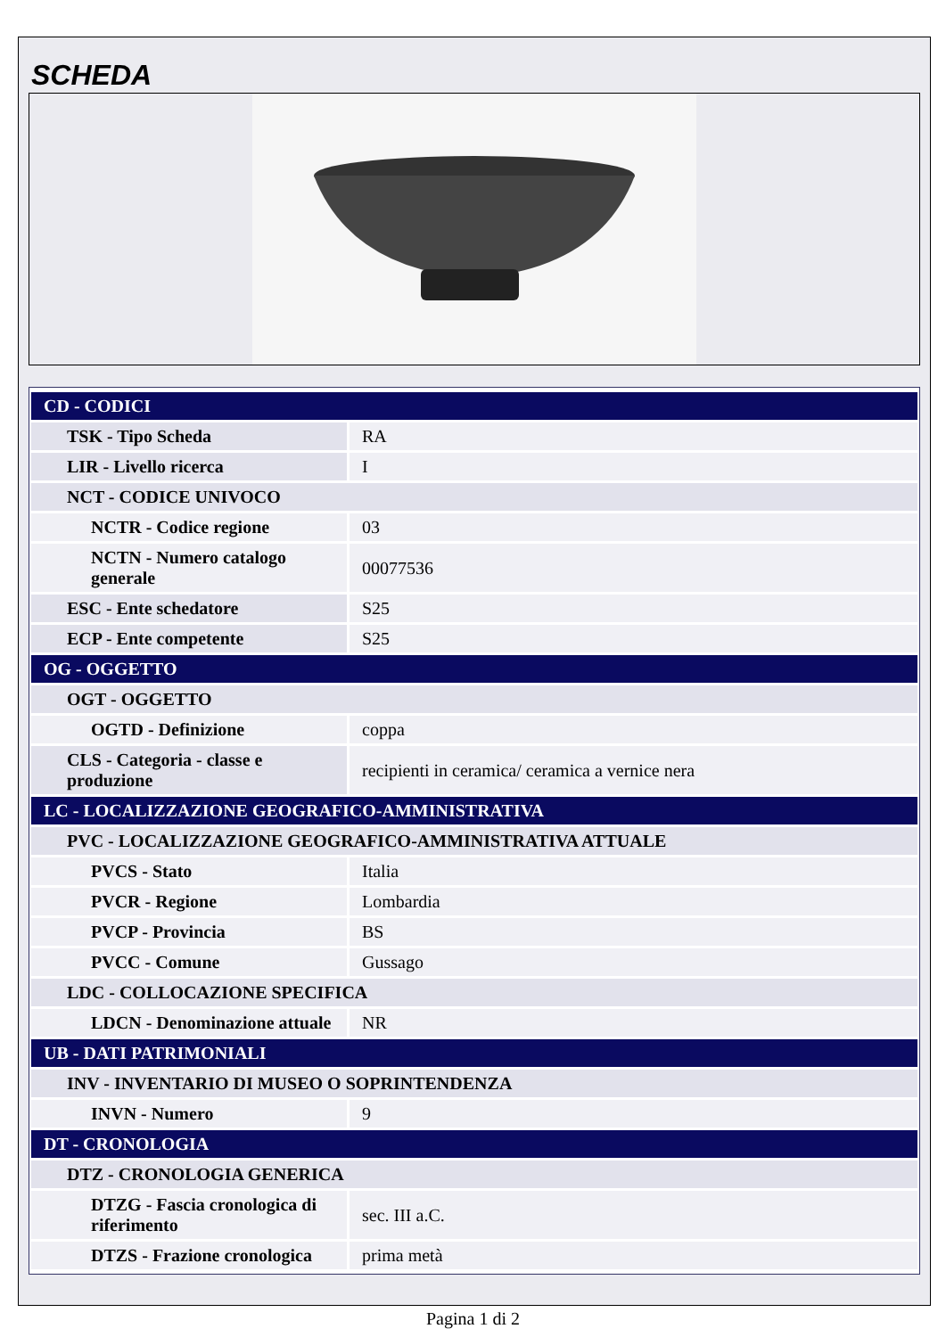SCHEDA
| CD - CODICI | |
| TSK - Tipo Scheda | RA |
| LIR - Livello ricerca | I |
| NCT - CODICE UNIVOCO | |
| NCTR - Codice regione | 03 |
| NCTN - Numero catalogo generale | 00077536 |
| ESC - Ente schedatore | S25 |
| ECP - Ente competente | S25 |
| OG - OGGETTO | |
| OGT - OGGETTO | |
| OGTD - Definizione | coppa |
| CLS - Categoria - classe e produzione | recipienti in ceramica/ ceramica a vernice nera |
| LC - LOCALIZZAZIONE GEOGRAFICO-AMMINISTRATIVA | |
| PVC - LOCALIZZAZIONE GEOGRAFICO-AMMINISTRATIVA ATTUALE | |
| PVCS - Stato | Italia |
| PVCR - Regione | Lombardia |
| PVCP - Provincia | BS |
| PVCC - Comune | Gussago |
| LDC - COLLOCAZIONE SPECIFICA | |
| LDCN - Denominazione attuale | NR |
| UB - DATI PATRIMONIALI | |
| INV - INVENTARIO DI MUSEO O SOPRINTENDENZA | |
| INVN - Numero | 9 |
| DT - CRONOLOGIA | |
| DTZ - CRONOLOGIA GENERICA | |
| DTZG - Fascia cronologica di riferimento | sec. III a.C. |
| DTZS - Frazione cronologica | prima metà |
Pagina 1 di 2